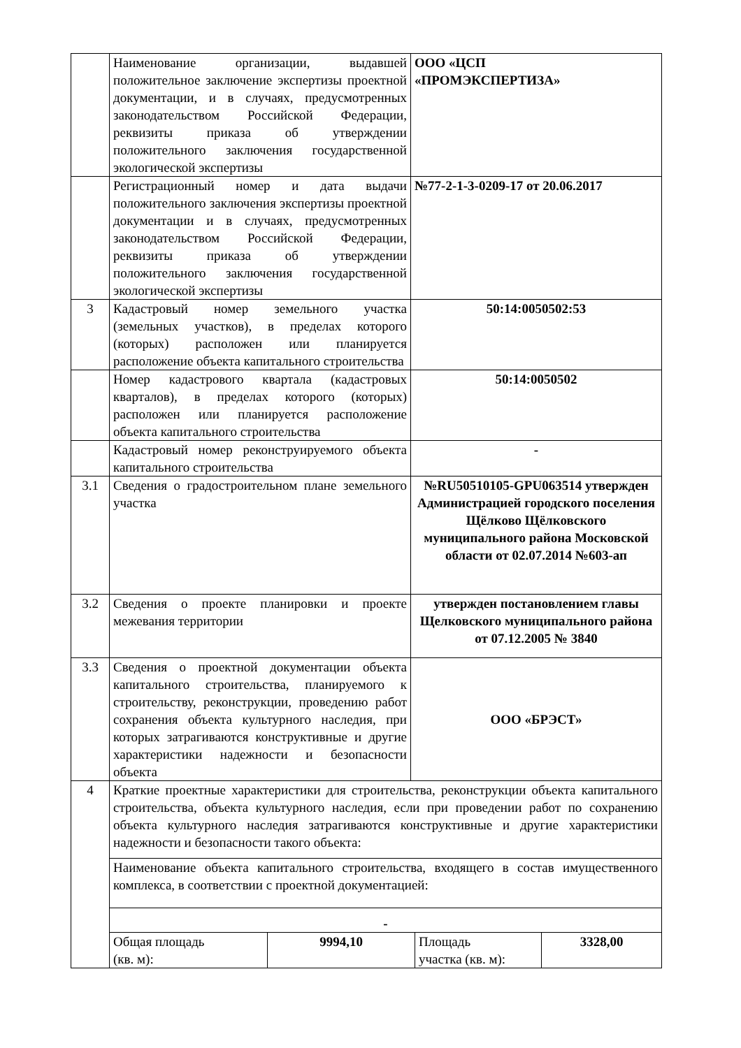| | Наименование организации, выдавшей положительное заключение экспертизы проектной документации, и в случаях, предусмотренных законодательством Российской Федерации, реквизиты приказа об утверждении положительного заключения государственной экологической экспертизы | ООО «ЦСП «ПРОМЭКСПЕРТИЗА» |
| | Регистрационный номер и дата выдачи положительного заключения экспертизы проектной документации и в случаях, предусмотренных законодательством Российской Федерации, реквизиты приказа об утверждении положительного заключения государственной экологической экспертизы | №77-2-1-3-0209-17 от 20.06.2017 |
| 3 | Кадастровый номер земельного участка (земельных участков), в пределах которого (которых) расположен или планируется расположение объекта капитального строительства | 50:14:0050502:53 |
| | Номер кадастрового квартала (кадастровых кварталов), в пределах которого (которых) расположен или планируется расположение объекта капитального строительства | 50:14:0050502 |
| | Кадастровый номер реконструируемого объекта капитального строительства | - |
| 3.1 | Сведения о градостроительном плане земельного участка | №RU50510105-GPU063514 утвержден Администрацией городского поселения Щёлково Щёлковского муниципального района Московской области от 02.07.2014 №603-ап |
| 3.2 | Сведения о проекте планировки и проекте межевания территории | утвержден постановлением главы Щелковского муниципального района от 07.12.2005 № 3840 |
| 3.3 | Сведения о проектной документации объекта капитального строительства, планируемого к строительству, реконструкции, проведению работ сохранения объекта культурного наследия, при которых затрагиваются конструктивные и другие характеристики надежности и безопасности объекта | ООО «БРЭСТ» |
| 4 | Краткие проектные характеристики для строительства, реконструкции объекта капитального строительства, объекта культурного наследия, если при проведении работ по сохранению объекта культурного наследия затрагиваются конструктивные и другие характеристики надежности и безопасности такого объекта: | |
| | Наименование объекта капитального строительства, входящего в состав имущественного комплекса, в соответствии с проектной документацией: | |
| | - | |
| | / Общая площадь (кв. м): / 9994,10 / Площадь участка (кв. м): / 3328,00 / | |